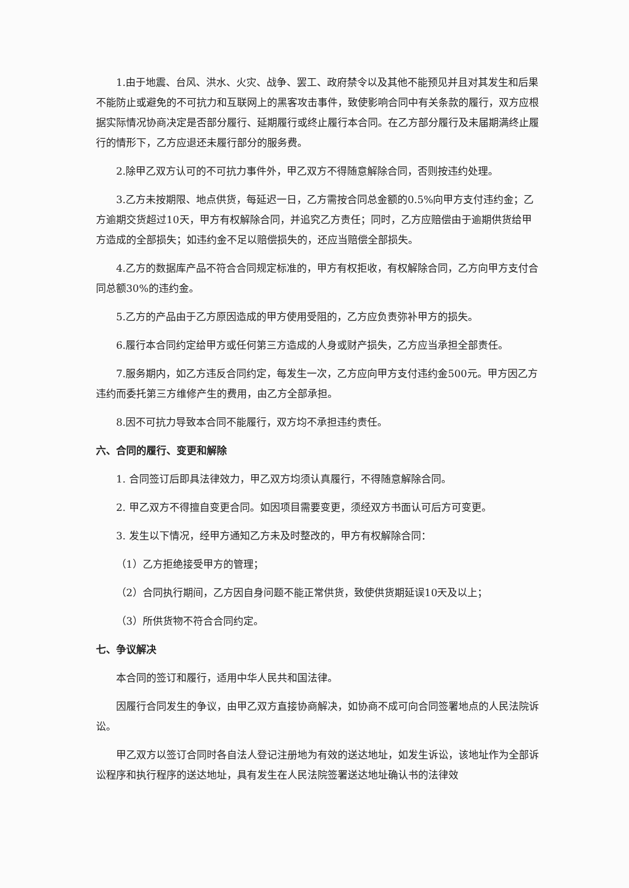1.由于地震、台风、洪水、火灾、战争、罢工、政府禁令以及其他不能预见并且对其发生和后果不能防止或避免的不可抗力和互联网上的黑客攻击事件，致使影响合同中有关条款的履行，双方应根据实际情况协商决定是否部分履行、延期履行或终止履行本合同。在乙方部分履行及未届期满终止履行的情形下，乙方应退还未履行部分的服务费。
2.除甲乙双方认可的不可抗力事件外，甲乙双方不得随意解除合同，否则按违约处理。
3.乙方未按期限、地点供货，每延迟一日，乙方需按合同总金额的0.5%向甲方支付违约金；乙方逾期交货超过10天，甲方有权解除合同，并追究乙方责任；同时，乙方应赔偿由于逾期供货给甲方造成的全部损失；如违约金不足以赔偿损失的，还应当赔偿全部损失。
4.乙方的数据库产品不符合合同规定标准的，甲方有权拒收，有权解除合同，乙方向甲方支付合同总额30%的违约金。
5.乙方的产品由于乙方原因造成的甲方使用受阻的，乙方应负责弥补甲方的损失。
6.履行本合同约定给甲方或任何第三方造成的人身或财产损失，乙方应当承担全部责任。
7.服务期内，如乙方违反合同约定，每发生一次，乙方应向甲方支付违约金500元。甲方因乙方违约而委托第三方维修产生的费用，由乙方全部承担。
8.因不可抗力导致本合同不能履行，双方均不承担违约责任。
六、合同的履行、变更和解除
1. 合同签订后即具法律效力，甲乙双方均须认真履行，不得随意解除合同。
2. 甲乙双方不得擅自变更合同。如因项目需要变更，须经双方书面认可后方可变更。
3. 发生以下情况，经甲方通知乙方未及时整改的，甲方有权解除合同：
（1）乙方拒绝接受甲方的管理；
（2）合同执行期间，乙方因自身问题不能正常供货，致使供货期延误10天及以上；
（3）所供货物不符合合同约定。
七、争议解决
本合同的签订和履行，适用中华人民共和国法律。
因履行合同发生的争议，由甲乙双方直接协商解决，如协商不成可向合同签署地点的人民法院诉讼。
甲乙双方以签订合同时各自法人登记注册地为有效的送达地址，如发生诉讼，该地址作为全部诉讼程序和执行程序的送达地址，具有发生在人民法院签署送达地址确认书的法律效